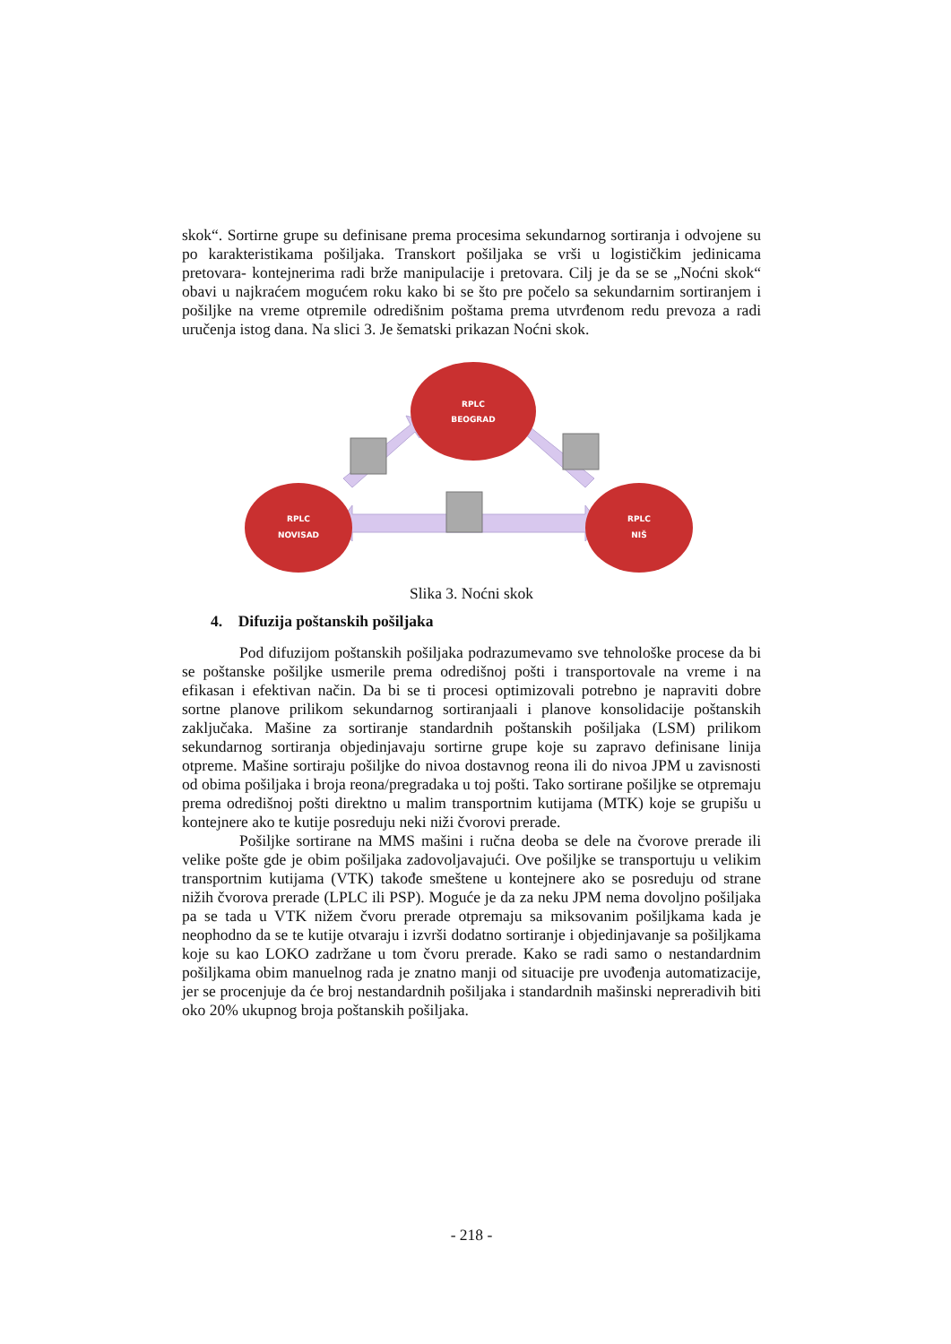skok“. Sortirne grupe su definisane prema procesima sekundarnog sortiranja i odvojene su po karakteristikama pošiljaka. Transkort pošiljaka se vrši u logističkim jedinicama pretovara- kontejnerima radi brže manipulacije i pretovara. Cilj je da se se „Noćni skok“ obavi u najkraćem mogućem roku kako bi se što pre počelo sa sekundarnim sortiranjem i pošiljke na vreme otpremile odredišnim poštama prema utvrđenom redu prevoza a radi uručenja istog dana. Na slici 3. Je šematski prikazan Noćni skok.
RPLC
BEOGRAD
RPLC
NOVISAD
RPLC
NIŠ
Slika 3. Noćni skok
4. Difuzija poštanskih pošiljaka
Pod difuzijom poštanskih pošiljaka podrazumevamo sve tehnološke procese da bi se poštanske pošiljke usmerile prema odredišnoj pošti i transportovale na vreme i na efikasan i efektivan način. Da bi se ti procesi optimizovali potrebno je napraviti dobre sortne planove prilikom sekundarnog sortiranjaali i planove konsolidacije poštanskih zaključaka. Mašine za sortiranje standardnih poštanskih pošiljaka (LSM) prilikom sekundarnog sortiranja objedinjavaju sortirne grupe koje su zapravo definisane linija otpreme. Mašine sortiraju pošiljke do nivoa dostavnog reona ili do nivoa JPM u zavisnosti od obima pošiljaka i broja reona/pregradaka u toj pošti. Tako sortirane pošiljke se otpremaju prema odredišnoj pošti direktno u malim transportnim kutijama (MTK) koje se grupišu u kontejnere ako te kutije posreduju neki niži čvorovi prerade.
Pošiljke sortirane na MMS mašini i ručna deoba se dele na čvorove prerade ili velike pošte gde je obim pošiljaka zadovoljavajući. Ove pošiljke se transportuju u velikim transportnim kutijama (VTK) takođe smeštene u kontejnere ako se posreduju od strane nižih čvorova prerade (LPLC ili PSP). Moguće je da za neku JPM nema dovoljno pošiljaka pa se tada u VTK nižem čvoru prerade otpremaju sa miksovanim pošiljkama kada je neophodno da se te kutije otvaraju i izvrši dodatno sortiranje i objedinjavanje sa pošiljkama koje su kao LOKO zadržane u tom čvoru prerade. Kako se radi samo o nestandardnim pošiljkama obim manuelnog rada je znatno manji od situacije pre uvođenja automatizacije, jer se procenjuje da će broj nestandardnih pošiljaka i standardnih mašinski nepreradivih biti oko 20% ukupnog broja poštanskih pošiljaka.
- 218 -